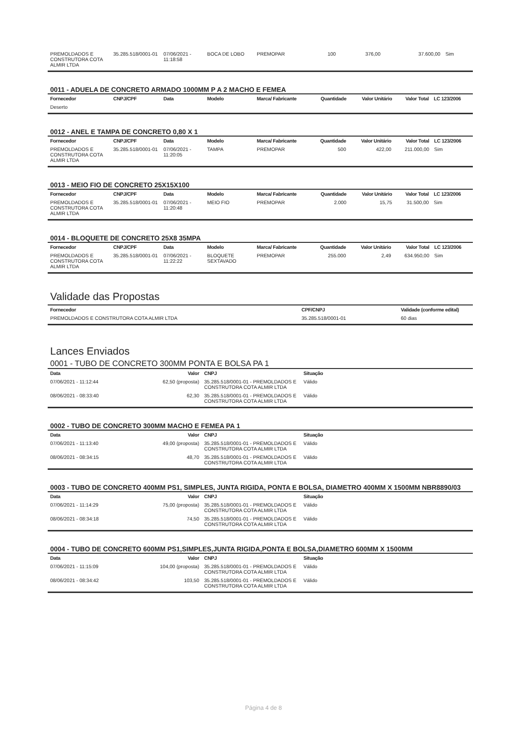| PREMOLDADOS E CONSTRUTORA COTA ALMIR LTDA | 35.285.518/0001-01 | 07/06/2021 - 11:18:58 | BOCA DE LOBO | PREMOPAR | 100 | 376,00 | 37.600,00 | Sim |
0011 - ADUELA DE CONCRETO ARMADO 1000MM P A 2 MACHO E FEMEA
| Fornecedor | CNPJ/CPF | Data | Modelo | Marca/ Fabricante | Quantidade | Valor Unitário | Valor Total | LC 123/2006 |
| --- | --- | --- | --- | --- | --- | --- | --- | --- |
| Deserto | | | | | | | | |
0012 - ANEL E TAMPA DE CONCRETO 0,80 X 1
| Fornecedor | CNPJ/CPF | Data | Modelo | Marca/ Fabricante | Quantidade | Valor Unitário | Valor Total | LC 123/2006 |
| --- | --- | --- | --- | --- | --- | --- | --- | --- |
| PREMOLDADOS E CONSTRUTORA COTA ALMIR LTDA | 35.285.518/0001-01 | 07/06/2021 - 11:20:05 | TAMPA | PREMOPAR | 500 | 422,00 | 211.000,00 | Sim |
0013 - MEIO FIO DE CONCRETO 25X15X100
| Fornecedor | CNPJ/CPF | Data | Modelo | Marca/ Fabricante | Quantidade | Valor Unitário | Valor Total | LC 123/2006 |
| --- | --- | --- | --- | --- | --- | --- | --- | --- |
| PREMOLDADOS E CONSTRUTORA COTA ALMIR LTDA | 35.285.518/0001-01 | 07/06/2021 - 11:20:48 | MEIO FIO | PREMOPAR | 2.000 | 15,75 | 31.500,00 | Sim |
0014 - BLOQUETE DE CONCRETO 25X8 35MPA
| Fornecedor | CNPJ/CPF | Data | Modelo | Marca/ Fabricante | Quantidade | Valor Unitário | Valor Total | LC 123/2006 |
| --- | --- | --- | --- | --- | --- | --- | --- | --- |
| PREMOLDADOS E CONSTRUTORA COTA ALMIR LTDA | 35.285.518/0001-01 | 07/06/2021 - 11:22:22 | BLOQUETE SEXTAVADO | PREMOPAR | 255.000 | 2,49 | 634.950,00 | Sim |
Validade das Propostas
| Fornecedor | CPF/CNPJ | Validade (conforme edital) |
| --- | --- | --- |
| PREMOLDADOS E CONSTRUTORA COTA ALMIR LTDA | 35.285.518/0001-01 | 60 dias |
Lances Enviados
0001 - TUBO DE CONCRETO 300MM PONTA E BOLSA PA 1
| Data | Valor | CNPJ | Situação |
| --- | --- | --- | --- |
| 07/06/2021 - 11:12:44 | 62,50 (proposta) | 35.285.518/0001-01 - PREMOLDADOS E CONSTRUTORA COTA ALMIR LTDA | Válido |
| 08/06/2021 - 08:33:40 | 62,30 | 35.285.518/0001-01 - PREMOLDADOS E CONSTRUTORA COTA ALMIR LTDA | Válido |
0002 - TUBO DE CONCRETO 300MM MACHO E FEMEA PA 1
| Data | Valor | CNPJ | Situação |
| --- | --- | --- | --- |
| 07/06/2021 - 11:13:40 | 49,00 (proposta) | 35.285.518/0001-01 - PREMOLDADOS E CONSTRUTORA COTA ALMIR LTDA | Válido |
| 08/06/2021 - 08:34:15 | 48,70 | 35.285.518/0001-01 - PREMOLDADOS E CONSTRUTORA COTA ALMIR LTDA | Válido |
0003 - TUBO DE CONCRETO 400MM PS1, SIMPLES, JUNTA RIGIDA, PONTA E BOLSA, DIAMETRO 400MM X 1500MM NBR8890/03
| Data | Valor | CNPJ | Situação |
| --- | --- | --- | --- |
| 07/06/2021 - 11:14:29 | 75,00 (proposta) | 35.285.518/0001-01 - PREMOLDADOS E CONSTRUTORA COTA ALMIR LTDA | Válido |
| 08/06/2021 - 08:34:18 | 74,50 | 35.285.518/0001-01 - PREMOLDADOS E CONSTRUTORA COTA ALMIR LTDA | Válido |
0004 - TUBO DE CONCRETO 600MM PS1,SIMPLES,JUNTA RIGIDA,PONTA E BOLSA,DIAMETRO 600MM X 1500MM
| Data | Valor | CNPJ | Situação |
| --- | --- | --- | --- |
| 07/06/2021 - 11:15:09 | 104,00 (proposta) | 35.285.518/0001-01 - PREMOLDADOS E CONSTRUTORA COTA ALMIR LTDA | Válido |
| 08/06/2021 - 08:34:42 | 103,50 | 35.285.518/0001-01 - PREMOLDADOS E CONSTRUTORA COTA ALMIR LTDA | Válido |
Página 4 de 8